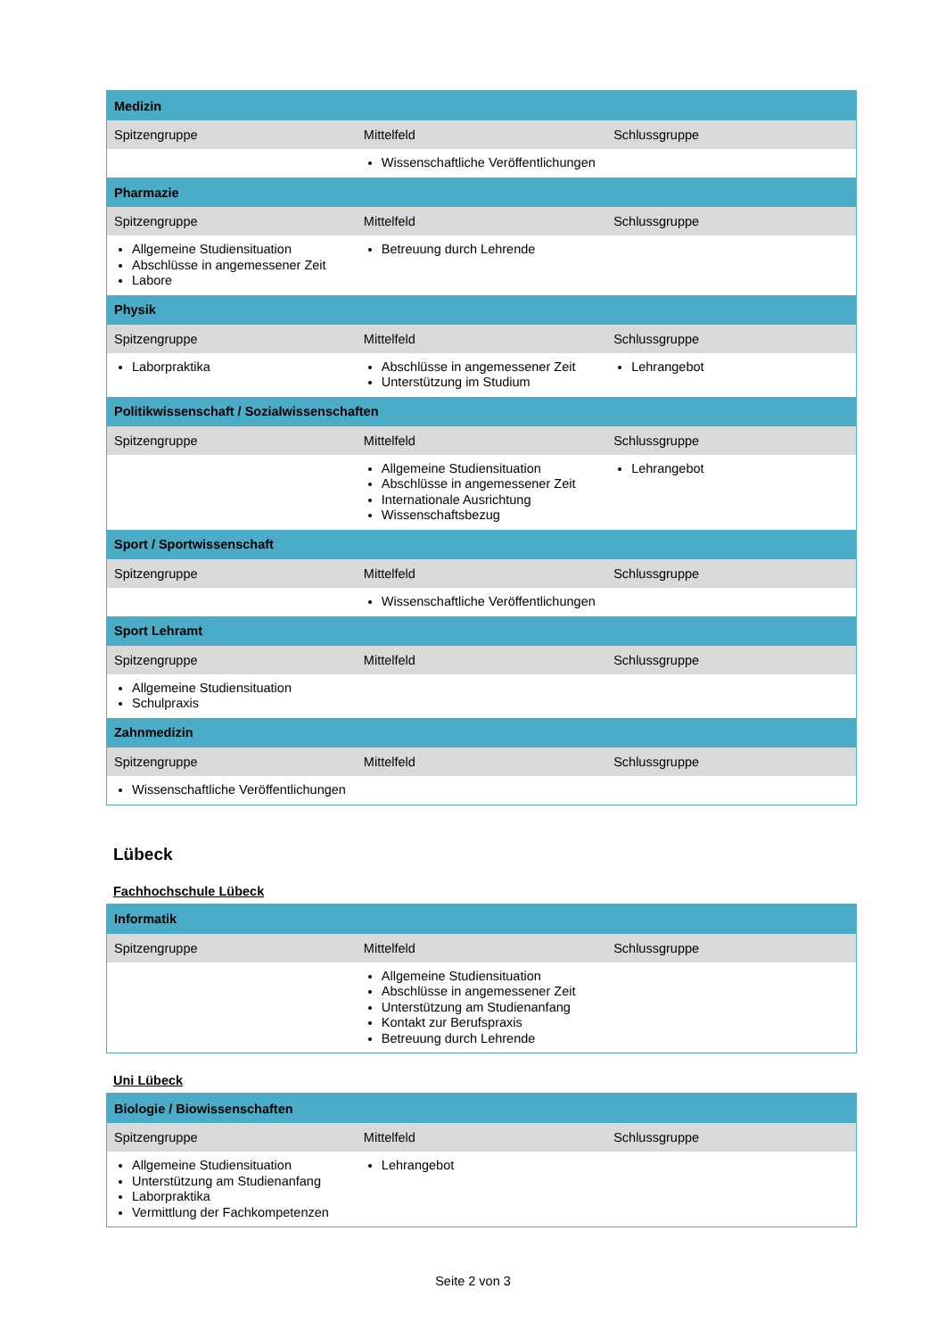| Medizin | | |
| Spitzengruppe | Mittelfeld | Schlussgruppe |
| | Wissenschaftliche Veröffentlichungen | |
| Pharmazie | | |
| Spitzengruppe | Mittelfeld | Schlussgruppe |
| Allgemeine Studiensituation Abschlüsse in angemessener Zeit Labore | Betreuung durch Lehrende | |
| Physik | | |
| Spitzengruppe | Mittelfeld | Schlussgruppe |
| Laborpraktika | Abschlüsse in angemessener Zeit Unterstützung im Studium | Lehrangebot |
| Politikwissenschaft / Sozialwissenschaften | | |
| Spitzengruppe | Mittelfeld | Schlussgruppe |
| | Allgemeine Studiensituation Abschlüsse in angemessener Zeit Internationale Ausrichtung Wissenschaftsbezug | Lehrangebot |
| Sport / Sportwissenschaft | | |
| Spitzengruppe | Mittelfeld | Schlussgruppe |
| | Wissenschaftliche Veröffentlichungen | |
| Sport Lehramt | | |
| Spitzengruppe | Mittelfeld | Schlussgruppe |
| Allgemeine Studiensituation Schulpraxis | | |
| Zahnmedizin | | |
| Spitzengruppe | Mittelfeld | Schlussgruppe |
| Wissenschaftliche Veröffentlichungen | | |
Lübeck
Fachhochschule Lübeck
| Informatik | | |
| Spitzengruppe | Mittelfeld | Schlussgruppe |
| | Allgemeine Studiensituation Abschlüsse in angemessener Zeit Unterstützung am Studienanfang Kontakt zur Berufspraxis Betreuung durch Lehrende | |
Uni Lübeck
| Biologie / Biowissenschaften | | |
| Spitzengruppe | Mittelfeld | Schlussgruppe |
| Allgemeine Studiensituation Unterstützung am Studienanfang Laborpraktika Vermittlung der Fachkompetenzen | Lehrangebot | |
Seite 2 von 3